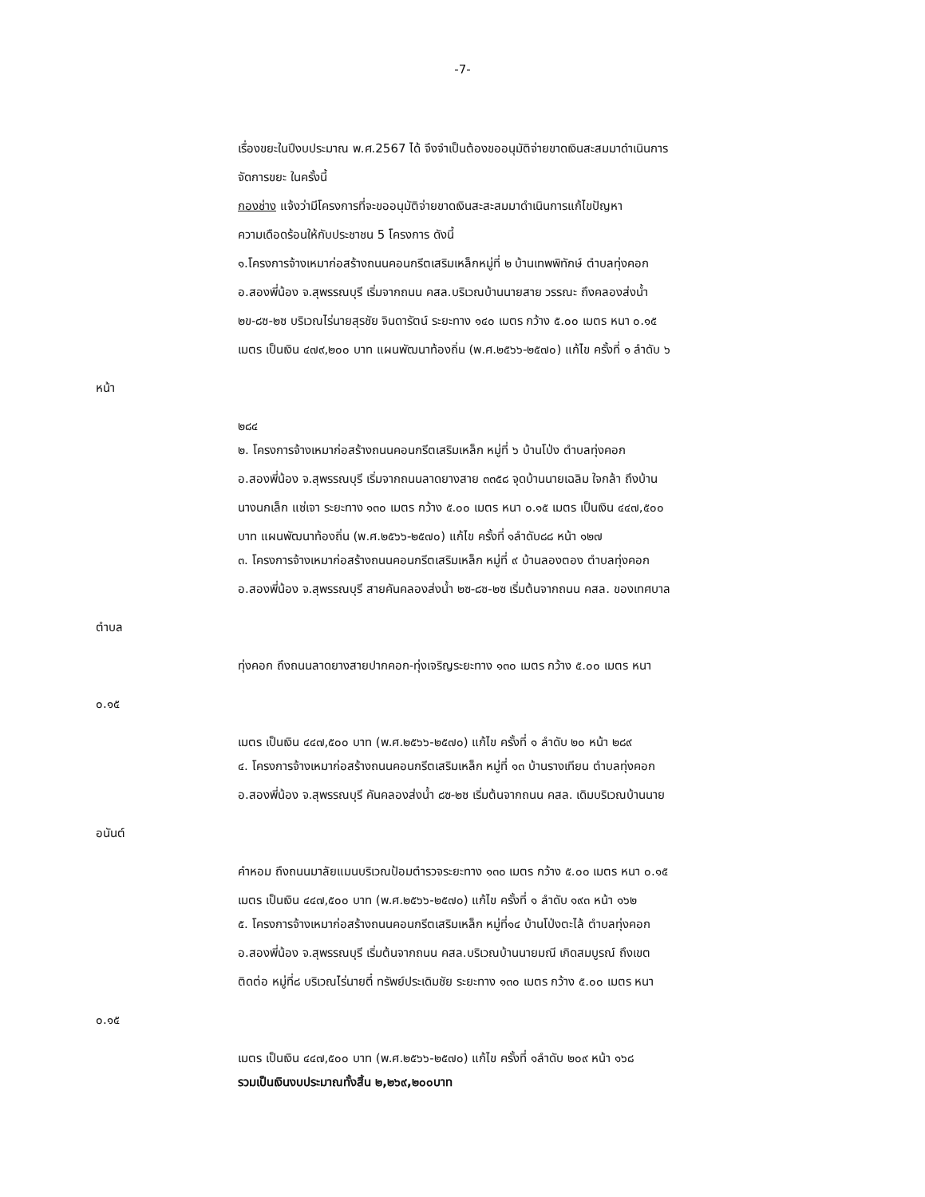-7-
เรื่องขยะในปีงบประมาณ พ.ศ.2567 ได้ จึงจำเป็นต้องขออนุมัติจ่ายขาดเงินสะสมมาดำเนินการ
จัดการขยะ ในครั้งนี้
กองช่าง แจ้งว่ามีโครงการที่จะขออนุมัติจ่ายขาดเงินสะสะสมมาดำเนินการแก้ไขปัญหา
ความเดือดร้อนให้กับประชาชน 5 โครงการ ดังนี้
๑.โครงการจ้างเหมาก่อสร้างถนนคอนกรีตเสริมเหล็กหมู่ที่ ๒ บ้านเทพพิทักษ์ ตำบลทุ่งคอก
อ.สองพี่น้อง จ.สุพรรณบุรี เริ่มจากถนน คสล.บริเวณบ้านนายสาย วรรณะ ถึงคลองส่งน้ำ
๒ข-๘ซ-๒ซ บริเวณไร่นายสุรชัย จินดารัตน์ ระยะทาง ๑๔๐ เมตร กว้าง ๕.๐๐ เมตร หนา ๐.๑๕
เมตร เป็นเงิน ๔๗๙,๒๐๐ บาท แผนพัฒนาท้องถิ่น (พ.ศ.๒๕๖๖-๒๕๗๐) แก้ไข ครั้งที่ ๑ ลำดับ ๖
หน้า
๒๘๔
๒. โครงการจ้างเหมาก่อสร้างถนนคอนกรีตเสริมเหล็ก หมู่ที่ ๖ บ้านโป่ง ตำบลทุ่งคอก
อ.สองพี่น้อง จ.สุพรรณบุรี เริ่มจากถนนลาดยางสาย ๓๓๕๘ จุดบ้านนายเฉลิม ใจกล้า ถึงบ้าน
นางนกเล็ก แซ่เจา ระยะทาง ๑๓๐ เมตร กว้าง ๕.๐๐ เมตร หนา ๐.๑๕ เมตร เป็นเงิน ๔๔๗,๕๐๐
บาท แผนพัฒนาท้องถิ่น (พ.ศ.๒๕๖๖-๒๕๗๐) แก้ไข ครั้งที่ ๑ลำดับ๘๘ หน้า ๑๒๗
๓. โครงการจ้างเหมาก่อสร้างถนนคอนกรีตเสริมเหล็ก หมู่ที่ ๙ บ้านลองตอง ตำบลทุ่งคอก
อ.สองพี่น้อง จ.สุพรรณบุรี สายคันคลองส่งน้ำ ๒ซ-๘ซ-๒ซ เริ่มต้นจากถนน คสล. ของเทศบาล
ตำบล
ทุ่งคอก ถึงถนนลาดยางสายปากคอก-ทุ่งเจริญระยะทาง ๑๓๐ เมตร กว้าง ๕.๐๐ เมตร หนา
๐.๑๕
เมตร เป็นเงิน ๔๔๗,๕๐๐ บาท (พ.ศ.๒๕๖๖-๒๕๗๐) แก้ไข ครั้งที่ ๑ ลำดับ ๒๐ หน้า ๒๘๙
๔. โครงการจ้างเหมาก่อสร้างถนนคอนกรีตเสริมเหล็ก หมู่ที่ ๑๓ บ้านรางเทียน ตำบลทุ่งคอก
อ.สองพี่น้อง จ.สุพรรณบุรี คันคลองส่งน้ำ ๘ซ-๒ซ เริ่มต้นจากถนน คสล. เดิมบริเวณบ้านนาย
อนันต์
คำหอม ถึงถนนมาลัยแมนบริเวณป้อมตำรวจระยะทาง ๑๓๐ เมตร กว้าง ๕.๐๐ เมตร หนา ๐.๑๕
เมตร เป็นเงิน ๔๔๗,๕๐๐ บาท (พ.ศ.๒๕๖๖-๒๕๗๐) แก้ไข ครั้งที่ ๑ ลำดับ ๑๙๓ หน้า ๑๖๒
๕. โครงการจ้างเหมาก่อสร้างถนนคอนกรีตเสริมเหล็ก หมู่ที่๑๔ บ้านโป่งตะไล้ ตำบลทุ่งคอก
อ.สองพี่น้อง จ.สุพรรณบุรี เริ่มต้นจากถนน คสล.บริเวณบ้านนายมณี เกิดสมบูรณ์ ถึงเขต
ติดต่อ หมู่ที่๘ บริเวณไร่นายตี๋ ทรัพย์ประเดิมชัย ระยะทาง ๑๓๐ เมตร กว้าง ๕.๐๐ เมตร หนา
๐.๑๕
เมตร เป็นเงิน ๔๔๗,๕๐๐ บาท (พ.ศ.๒๕๖๖-๒๕๗๐) แก้ไข ครั้งที่ ๑ลำดับ ๒๐๙ หน้า ๑๖๘
รวมเป็นเงินงบประมาณทั้งสิ้น ๒,๒๖๙,๒๐๐บาท